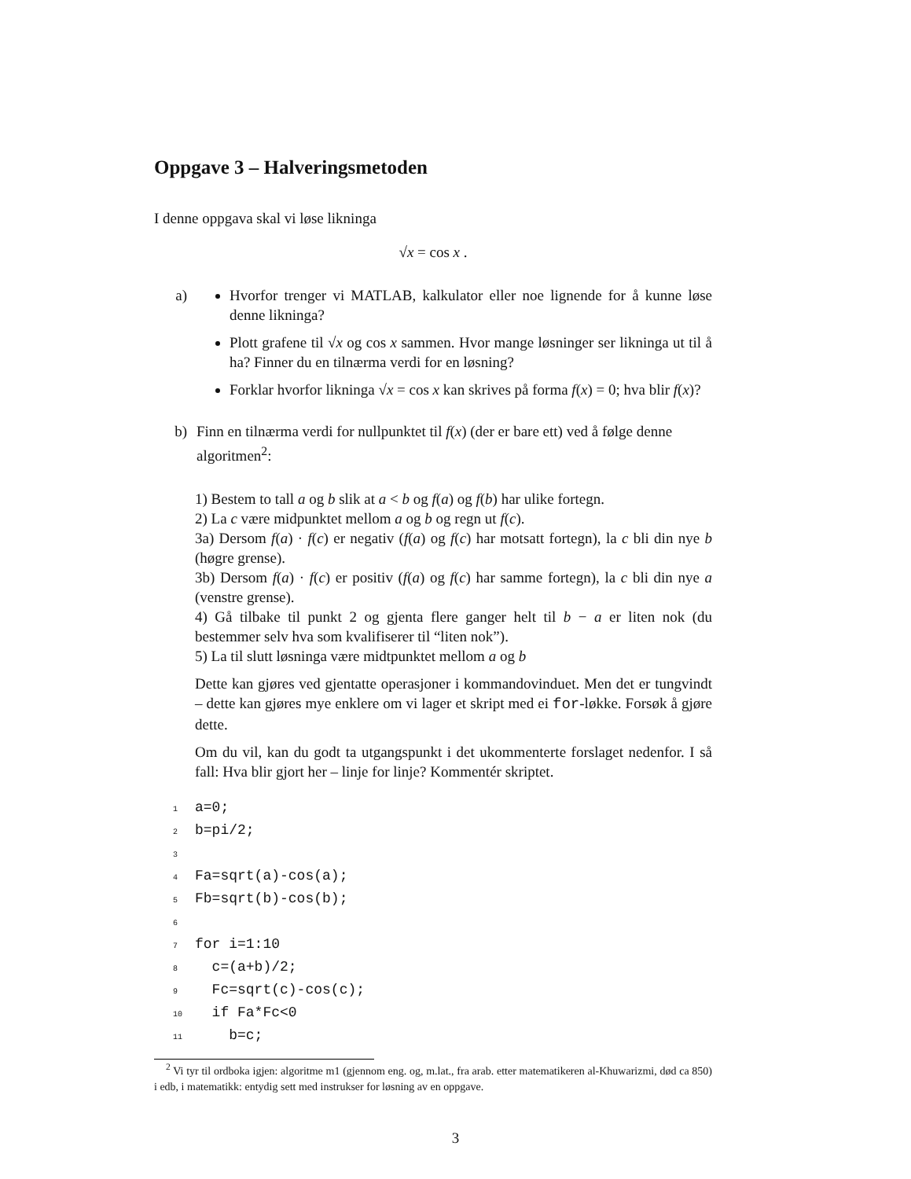Oppgave 3 – Halveringsmetoden
I denne oppgava skal vi løse likninga
√x = cos x .
a) Hvorfor trenger vi MATLAB, kalkulator eller noe lignende for å kunne løse denne likninga?
Plott grafene til √x og cos x sammen. Hvor mange løsninger ser likninga ut til å ha? Finner du en tilnærma verdi for en løsning?
Forklar hvorfor likninga √x = cos x kan skrives på forma f(x) = 0; hva blir f(x)?
b) Finn en tilnærma verdi for nullpunktet til f(x) (der er bare ett) ved å følge denne algoritmen<sup>2</sup>:
1) Bestem to tall a og b slik at a < b og f(a) og f(b) har ulike fortegn.
2) La c være midpunktet mellom a og b og regn ut f(c).
3a) Dersom f(a) · f(c) er negativ (f(a) og f(c) har motsatt fortegn), la c bli din nye b (høgre grense).
3b) Dersom f(a) · f(c) er positiv (f(a) og f(c) har samme fortegn), la c bli din nye a (venstre grense).
4) Gå tilbake til punkt 2 og gjenta flere ganger helt til b − a er liten nok (du bestemmer selv hva som kvalifiserer til “liten nok”).
5) La til slutt løsninga være midtpunktet mellom a og b
Dette kan gjøres ved gjentatte operasjoner i kommandovinduet. Men det er tungvindt – dette kan gjøres mye enklere om vi lager et skript med ei for-løkke. Forsøk å gjøre dette.
Om du vil, kan du godt ta utgangspunkt i det ukommenterte forslaget nedenfor. I så fall: Hva blir gjort her – linje for linje? Kommentér skriptet.
1a=0;
2b=pi/2;
3
4 Fa=sqrt(a)-cos(a);
5 Fb=sqrt(b)-cos(b);
6
7for i=1:10
8  c=(a+b)/2;
9  Fc=sqrt(c)-cos(c);
10  if Fa*Fc<0
11    b=c;
<sup>2</sup> Vi tyr til ordboka igjen: algoritme m1 (gjennom eng. og, m.lat., fra arab. etter matematikeren al-Khuwarizmi, død ca 850) i edb, i matematikk: entydig sett med instrukser for løsning av en oppgave.
3